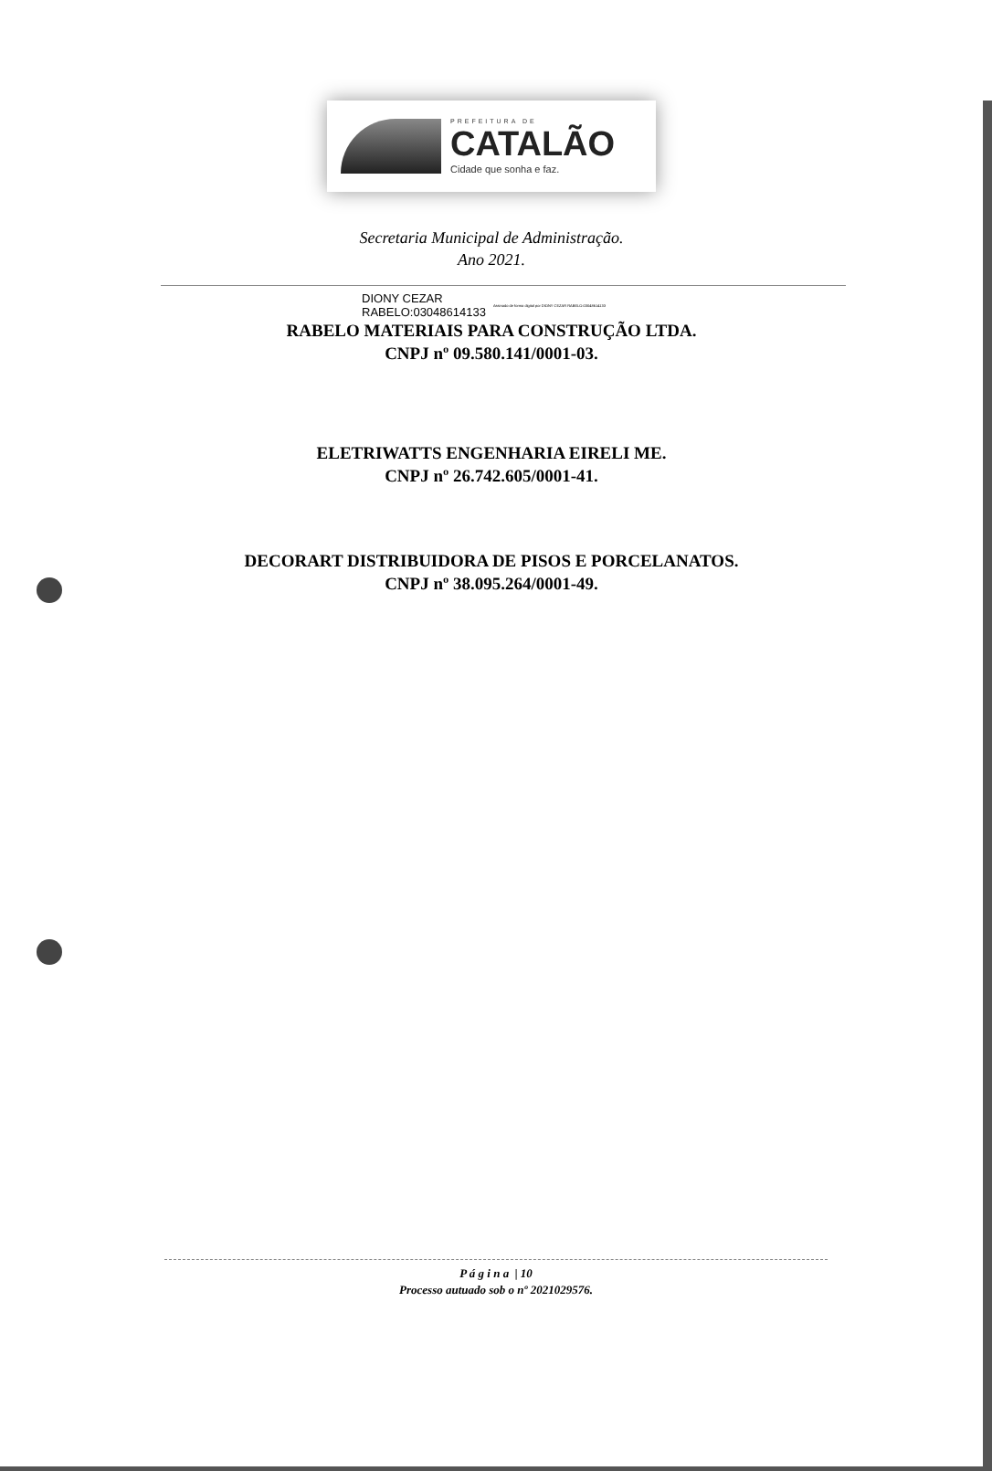PREFEITURA DE
CATALÃO
Cidade que sonha e faz.
Secretaria Municipal de Administração.
Ano 2021.
DIONY CEZAR
RABELO:03048614133
Assinado de forma digital por DIONY CEZAR RABELO:03048614133
RABELO MATERIAIS PARA CONSTRUÇÃO LTDA.
CNPJ nº 09.580.141/0001-03.
ELETRIWATTS ENGENHARIA EIRELI ME.
CNPJ nº 26.742.605/0001-41.
DECORART DISTRIBUIDORA DE PISOS E PORCELANATOS.
CNPJ nº 38.095.264/0001-49.
P á g i n a | 10
Processo autuado sob o nº 2021029576.